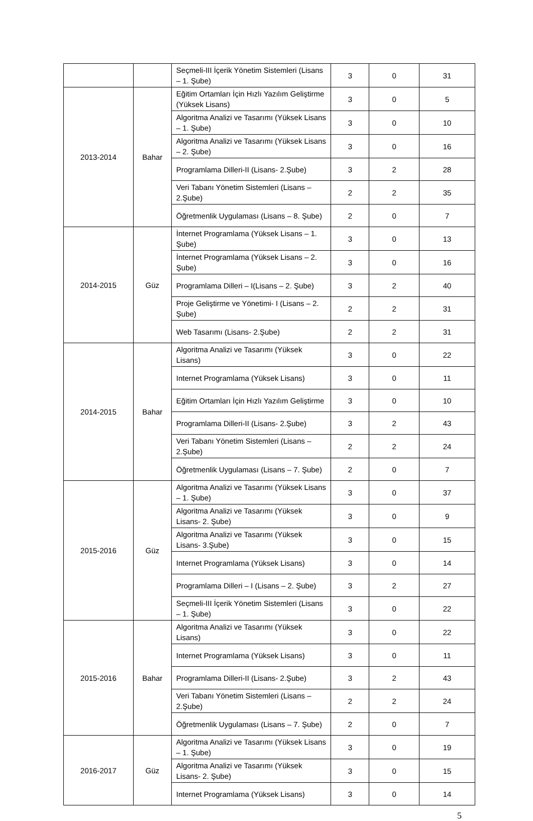| | | Seçmeli-III İçerik Yönetim Sistemleri (Lisans – 1. Şube) | 3 | 0 | 31 |
| 2013-2014 | Bahar | Eğitim Ortamları İçin Hızlı Yazılım Geliştirme (Yüksek Lisans) | 3 | 0 | 5 |
| | | Algoritma Analizi ve Tasarımı (Yüksek Lisans – 1. Şube) | 3 | 0 | 10 |
| | | Algoritma Analizi ve Tasarımı (Yüksek Lisans – 2. Şube) | 3 | 0 | 16 |
| | | Programlama Dilleri-II (Lisans- 2.Şube) | 3 | 2 | 28 |
| | | Veri Tabanı Yönetim Sistemleri (Lisans – 2.Şube) | 2 | 2 | 35 |
| | | Öğretmenlik Uygulaması (Lisans – 8. Şube) | 2 | 0 | 7 |
| 2014-2015 | Güz | İnternet Programlama (Yüksek Lisans – 1. Şube) | 3 | 0 | 13 |
| | | İnternet Programlama (Yüksek Lisans – 2. Şube) | 3 | 0 | 16 |
| | | Programlama Dilleri – I(Lisans – 2. Şube) | 3 | 2 | 40 |
| | | Proje Geliştirme ve Yönetimi- I (Lisans – 2. Şube) | 2 | 2 | 31 |
| | | Web Tasarımı (Lisans- 2.Şube) | 2 | 2 | 31 |
| 2014-2015 | Bahar | Algoritma Analizi ve Tasarımı (Yüksek Lisans) | 3 | 0 | 22 |
| | | Internet Programlama (Yüksek Lisans) | 3 | 0 | 11 |
| | | Eğitim Ortamları İçin Hızlı Yazılım Geliştirme | 3 | 0 | 10 |
| | | Programlama Dilleri-II (Lisans- 2.Şube) | 3 | 2 | 43 |
| | | Veri Tabanı Yönetim Sistemleri (Lisans – 2.Şube) | 2 | 2 | 24 |
| | | Öğretmenlik Uygulaması (Lisans – 7. Şube) | 2 | 0 | 7 |
| 2015-2016 | Güz | Algoritma Analizi ve Tasarımı (Yüksek Lisans – 1. Şube) | 3 | 0 | 37 |
| | | Algoritma Analizi ve Tasarımı (Yüksek Lisans- 2. Şube) | 3 | 0 | 9 |
| | | Algoritma Analizi ve Tasarımı (Yüksek Lisans- 3.Şube) | 3 | 0 | 15 |
| | | Internet Programlama (Yüksek Lisans) | 3 | 0 | 14 |
| | | Programlama Dilleri – I (Lisans – 2. Şube) | 3 | 2 | 27 |
| | | Seçmeli-III İçerik Yönetim Sistemleri (Lisans – 1. Şube) | 3 | 0 | 22 |
| 2015-2016 | Bahar | Algoritma Analizi ve Tasarımı (Yüksek Lisans) | 3 | 0 | 22 |
| | | Internet Programlama (Yüksek Lisans) | 3 | 0 | 11 |
| | | Programlama Dilleri-II (Lisans- 2.Şube) | 3 | 2 | 43 |
| | | Veri Tabanı Yönetim Sistemleri (Lisans – 2.Şube) | 2 | 2 | 24 |
| | | Öğretmenlik Uygulaması (Lisans – 7. Şube) | 2 | 0 | 7 |
| 2016-2017 | Güz | Algoritma Analizi ve Tasarımı (Yüksek Lisans – 1. Şube) | 3 | 0 | 19 |
| | | Algoritma Analizi ve Tasarımı (Yüksek Lisans- 2. Şube) | 3 | 0 | 15 |
| | | Internet Programlama (Yüksek Lisans) | 3 | 0 | 14 |
5